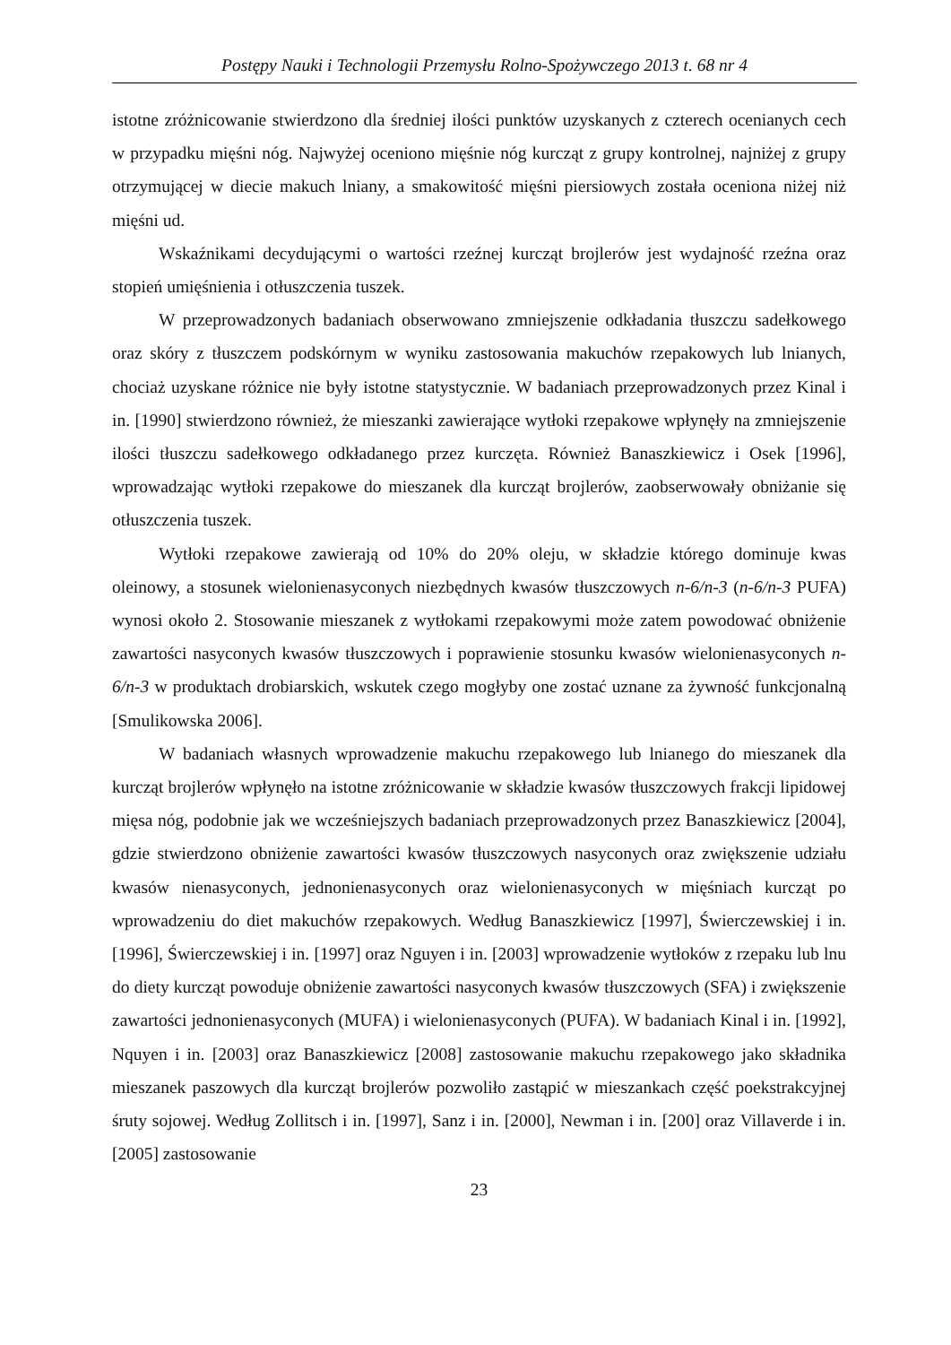Postępy Nauki i Technologii Przemysłu Rolno-Spożywczego 2013 t. 68 nr 4
istotne zróżnicowanie stwierdzono dla średniej ilości punktów uzyskanych z czterech ocenianych cech w przypadku mięśni nóg. Najwyżej oceniono mięśnie nóg kurcząt z grupy kontrolnej, najniżej z grupy otrzymującej w diecie makuch lniany, a smakowitość mięśni piersiowych została oceniona niżej niż mięśni ud.
Wskaźnikami decydującymi o wartości rzeźnej kurcząt brojlerów jest wydajność rzeźna oraz stopień umięśnienia i otłuszczenia tuszek.
W przeprowadzonych badaniach obserwowano zmniejszenie odkładania tłuszczu sadełkowego oraz skóry z tłuszczem podskórnym w wyniku zastosowania makuchów rzepakowych lub lnianych, chociaż uzyskane różnice nie były istotne statystycznie. W badaniach przeprowadzonych przez Kinal i in. [1990] stwierdzono również, że mieszanki zawierające wytłoki rzepakowe wpłynęły na zmniejszenie ilości tłuszczu sadełkowego odkładanego przez kurczęta. Również Banaszkiewicz i Osek [1996], wprowadzając wytłoki rzepakowe do mieszanek dla kurcząt brojlerów, zaobserwowały obniżanie się otłuszczenia tuszek.
Wytłoki rzepakowe zawierają od 10% do 20% oleju, w składzie którego dominuje kwas oleinowy, a stosunek wielonienasyconych niezbędnych kwasów tłuszczowych n-6/n-3 (n-6/n-3 PUFA) wynosi około 2. Stosowanie mieszanek z wytłokami rzepakowymi może zatem powodować obniżenie zawartości nasyconych kwasów tłuszczowych i poprawienie stosunku kwasów wielonienasyconych n-6/n-3 w produktach drobiarskich, wskutek czego mogłyby one zostać uznane za żywność funkcjonalną [Smulikowska 2006].
W badaniach własnych wprowadzenie makuchu rzepakowego lub lnianego do mieszanek dla kurcząt brojlerów wpłynęło na istotne zróżnicowanie w składzie kwasów tłuszczowych frakcji lipidowej mięsa nóg, podobnie jak we wcześniejszych badaniach przeprowadzonych przez Banaszkiewicz [2004], gdzie stwierdzono obniżenie zawartości kwasów tłuszczowych nasyconych oraz zwiększenie udziału kwasów nienasyconych, jednonienasyconych oraz wielonienasyconych w mięśniach kurcząt po wprowadzeniu do diet makuchów rzepakowych. Według Banaszkiewicz [1997], Świerczewskiej i in. [1996], Świerczewskiej i in. [1997] oraz Nguyen i in. [2003] wprowadzenie wytłoków z rzepaku lub lnu do diety kurcząt powoduje obniżenie zawartości nasyconych kwasów tłuszczowych (SFA) i zwiększenie zawartości jednonienasyconych (MUFA) i wielonienasyconych (PUFA). W badaniach Kinal i in. [1992], Nquyen i in. [2003] oraz Banaszkiewicz [2008] zastosowanie makuchu rzepakowego jako składnika mieszanek paszowych dla kurcząt brojlerów pozwoliło zastąpić w mieszankach część poekstrakcyjnej śruty sojowej. Według Zollitsch i in. [1997], Sanz i in. [2000], Newman i in. [200] oraz Villaverde i in. [2005] zastosowanie
23